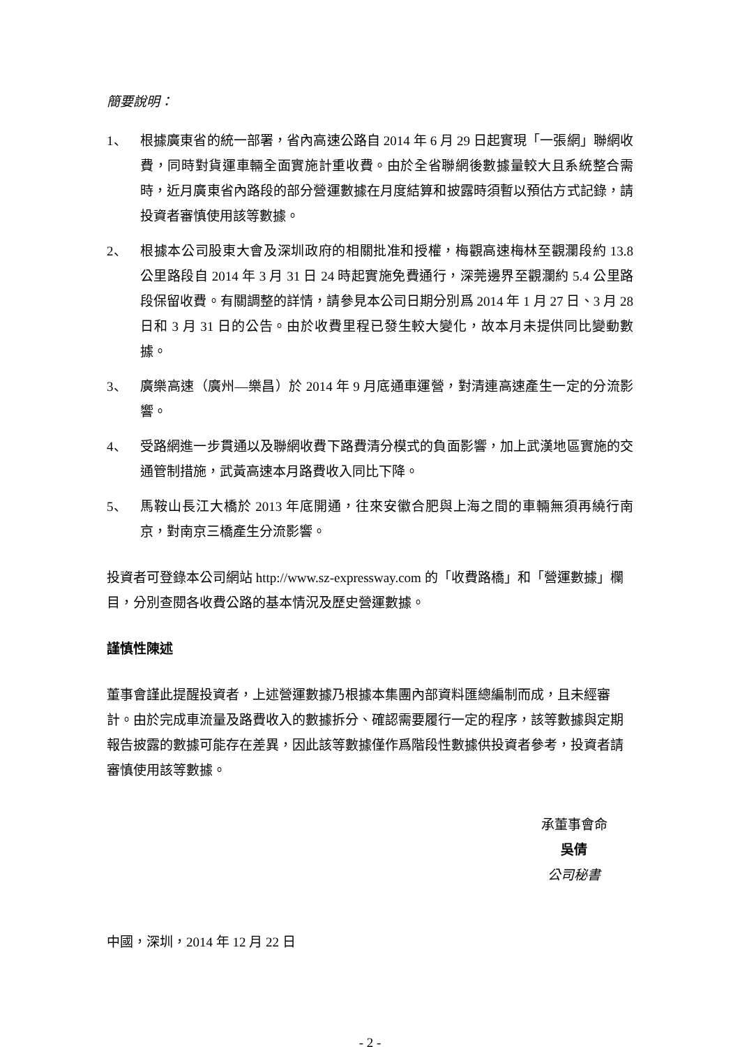簡要說明：
1、 根據廣東省的統一部署，省內高速公路自 2014 年 6 月 29 日起實現「一張網」聯網收費，同時對貨運車輛全面實施計重收費。由於全省聯網後數據量較大且系統整合需時，近月廣東省內路段的部分營運數據在月度結算和披露時須暫以預估方式記錄，請投資者審慎使用該等數據。
2、 根據本公司股東大會及深圳政府的相關批准和授權，梅觀高速梅林至觀瀾段約 13.8 公里路段自 2014 年 3 月 31 日 24 時起實施免費通行，深莞邊界至觀瀾約 5.4 公里路段保留收費。有關調整的詳情，請參見本公司日期分別爲 2014 年 1 月 27 日、3 月 28 日和 3 月 31 日的公告。由於收費里程已發生較大變化，故本月未提供同比變動數據。
3、 廣樂高速（廣州—樂昌）於 2014 年 9 月底通車運營，對清連高速產生一定的分流影響。
4、 受路網進一步貫通以及聯網收費下路費清分模式的負面影響，加上武漢地區實施的交通管制措施，武黃高速本月路費收入同比下降。
5、 馬鞍山長江大橋於 2013 年底開通，往來安徽合肥與上海之間的車輛無須再繞行南京，對南京三橋產生分流影響。
投資者可登錄本公司網站 http://www.sz-expressway.com 的「收費路橋」和「營運數據」欄目，分別查閱各收費公路的基本情況及歷史營運數據。
謹慎性陳述
董事會謹此提醒投資者，上述營運數據乃根據本集團內部資料匯總編制而成，且未經審計。由於完成車流量及路費收入的數據拆分、確認需要履行一定的程序，該等數據與定期報告披露的數據可能存在差異，因此該等數據僅作爲階段性數據供投資者參考，投資者請審慎使用該等數據。
承董事會命
吳倩
公司秘書
中國，深圳，2014 年 12 月 22 日
- 2 -